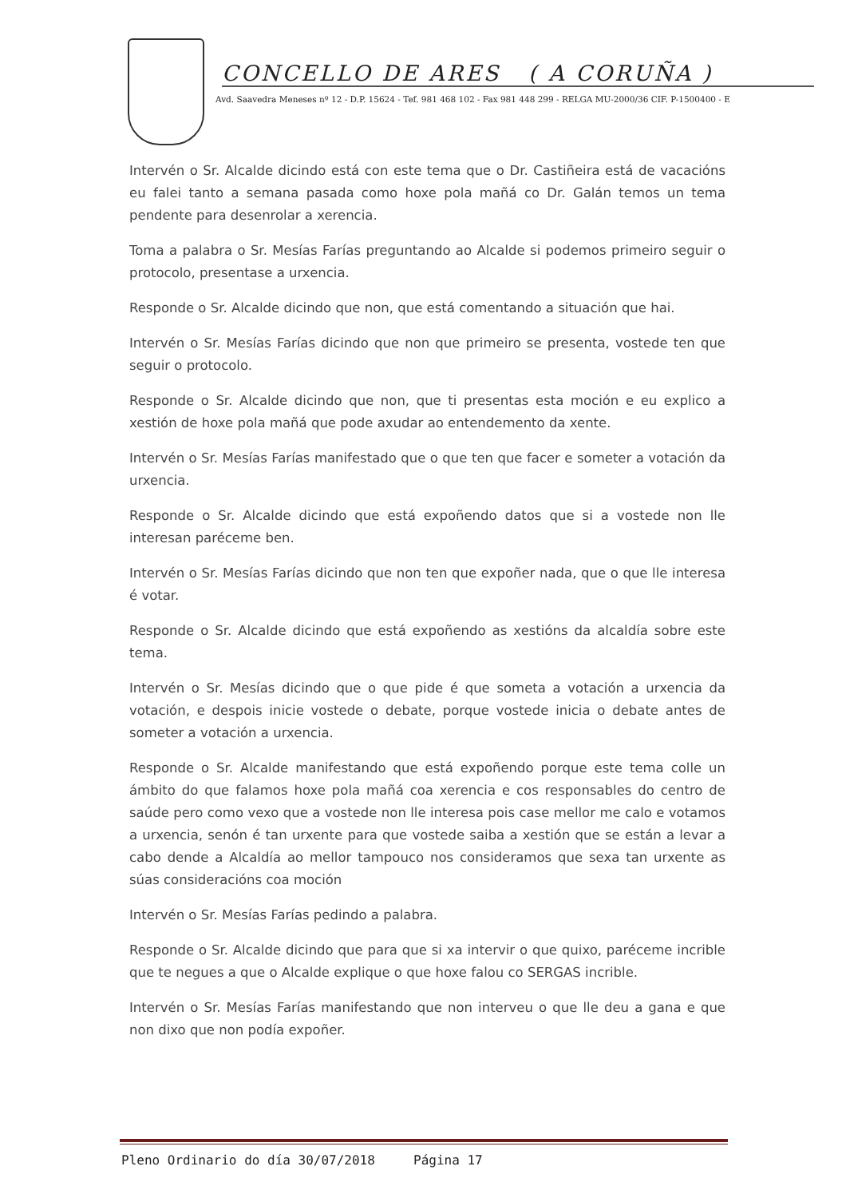CONCELLO DE ARES ( A CORUÑA )
Avd. Saavedra Meneses nº 12 - D.P. 15624 - Tef. 981 468 102 - Fax 981 448 299 - RELGA MU-2000/36 CIF. P-1500400 - E
Intervén o Sr. Alcalde dicindo está con este tema que o Dr. Castiñeira está de vacacións eu falei tanto a semana pasada como hoxe pola mañá co Dr. Galán temos un tema pendente para desenrolar a xerencia.
Toma a palabra o Sr. Mesías Farías preguntando ao Alcalde si podemos primeiro seguir o protocolo, presentase a urxencia.
Responde o Sr. Alcalde dicindo que non, que está comentando a situación que hai.
Intervén o Sr. Mesías Farías dicindo que non que primeiro se presenta, vostede ten que seguir o protocolo.
Responde o Sr. Alcalde dicindo que non, que ti presentas esta moción e eu explico a xestión de hoxe pola mañá que pode axudar ao entendemento da xente.
Intervén o Sr. Mesías Farías manifestado que o que ten que facer e someter a votación da urxencia.
Responde o Sr. Alcalde dicindo que está expoñendo datos que si a vostede non lle interesan paréceme ben.
Intervén o Sr. Mesías Farías dicindo que non ten que expoñer nada, que o que lle interesa é votar.
Responde o Sr. Alcalde dicindo que está expoñendo as xestións da alcaldía sobre este tema.
Intervén o Sr. Mesías dicindo que o que pide é que someta a votación a urxencia da votación, e despois inicie vostede o debate, porque vostede inicia o debate antes de someter a votación a urxencia.
Responde o Sr. Alcalde manifestando que está expoñendo porque este tema colle un ámbito do que falamos hoxe pola mañá coa xerencia e cos responsables do centro de saúde pero como vexo que a vostede non lle interesa pois case mellor me calo e votamos a urxencia, senón é tan urxente para que vostede saiba a xestión que se están a levar a cabo dende a Alcaldía ao mellor tampouco nos consideramos que sexa tan urxente as súas consideracións coa moción
Intervén o Sr. Mesías Farías pedindo a palabra.
Responde o Sr. Alcalde dicindo que para que si xa intervir o que quixo, paréceme incrible que te negues a que o Alcalde explique o que hoxe falou co SERGAS incrible.
Intervén o Sr. Mesías Farías manifestando que non interveu o que lle deu a gana e que non dixo que non podía expoñer.
Pleno Ordinario do día 30/07/2018 Página 17